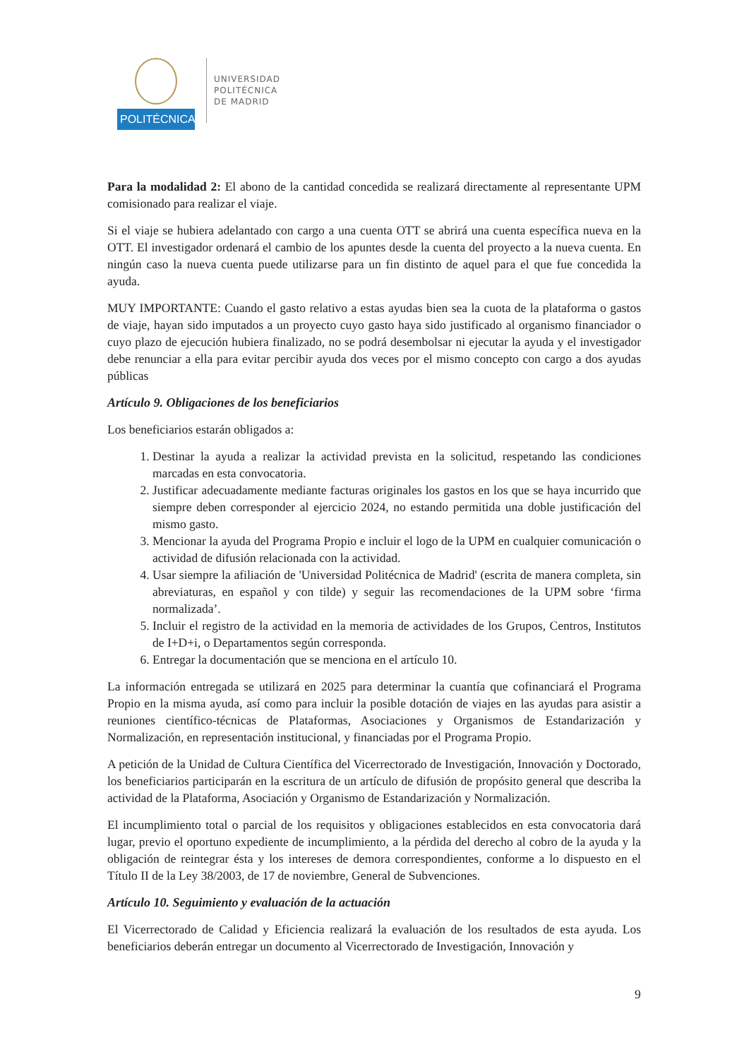POLITÉCNICA
UNIVERSIDAD
POLITÉCNICA
DE MADRID
Para la modalidad 2: El abono de la cantidad concedida se realizará directamente al representante UPM comisionado para realizar el viaje.
Si el viaje se hubiera adelantado con cargo a una cuenta OTT se abrirá una cuenta específica nueva en la OTT. El investigador ordenará el cambio de los apuntes desde la cuenta del proyecto a la nueva cuenta. En ningún caso la nueva cuenta puede utilizarse para un fin distinto de aquel para el que fue concedida la ayuda.
MUY IMPORTANTE: Cuando el gasto relativo a estas ayudas bien sea la cuota de la plataforma o gastos de viaje, hayan sido imputados a un proyecto cuyo gasto haya sido justificado al organismo financiador o cuyo plazo de ejecución hubiera finalizado, no se podrá desembolsar ni ejecutar la ayuda y el investigador debe renunciar a ella para evitar percibir ayuda dos veces por el mismo concepto con cargo a dos ayudas públicas
Artículo 9. Obligaciones de los beneficiarios
Los beneficiarios estarán obligados a:
1. Destinar la ayuda a realizar la actividad prevista en la solicitud, respetando las condiciones marcadas en esta convocatoria.
2. Justificar adecuadamente mediante facturas originales los gastos en los que se haya incurrido que siempre deben corresponder al ejercicio 2024, no estando permitida una doble justificación del mismo gasto.
3. Mencionar la ayuda del Programa Propio e incluir el logo de la UPM en cualquier comunicación o actividad de difusión relacionada con la actividad.
4. Usar siempre la afiliación de 'Universidad Politécnica de Madrid' (escrita de manera completa, sin abreviaturas, en español y con tilde) y seguir las recomendaciones de la UPM sobre ‘firma normalizada’.
5. Incluir el registro de la actividad en la memoria de actividades de los Grupos, Centros, Institutos de I+D+i, o Departamentos según corresponda.
6. Entregar la documentación que se menciona en el artículo 10.
La información entregada se utilizará en 2025 para determinar la cuantía que cofinanciará el Programa Propio en la misma ayuda, así como para incluir la posible dotación de viajes en las ayudas para asistir a reuniones científico-técnicas de Plataformas, Asociaciones y Organismos de Estandarización y Normalización, en representación institucional, y financiadas por el Programa Propio.
A petición de la Unidad de Cultura Científica del Vicerrectorado de Investigación, Innovación y Doctorado, los beneficiarios participarán en la escritura de un artículo de difusión de propósito general que describa la actividad de la Plataforma, Asociación y Organismo de Estandarización y Normalización.
El incumplimiento total o parcial de los requisitos y obligaciones establecidos en esta convocatoria dará lugar, previo el oportuno expediente de incumplimiento, a la pérdida del derecho al cobro de la ayuda y la obligación de reintegrar ésta y los intereses de demora correspondientes, conforme a lo dispuesto en el Título II de la Ley 38/2003, de 17 de noviembre, General de Subvenciones.
Artículo 10. Seguimiento y evaluación de la actuación
El Vicerrectorado de Calidad y Eficiencia realizará la evaluación de los resultados de esta ayuda. Los beneficiarios deberán entregar un documento al Vicerrectorado de Investigación, Innovación y
9